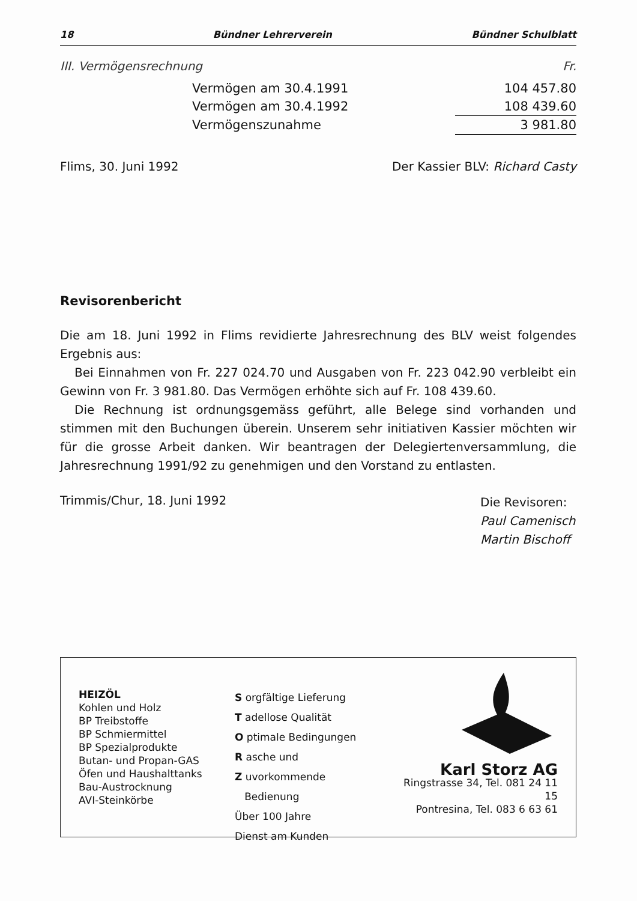18 Bündner Lehrerverein Bündner Schulblatt
III. Vermögensrechnung Fr.
| Vermögen am 30.4.1991 | 104 457.80 |
| Vermögen am 30.4.1992 | 108 439.60 |
| Vermögenszunahme | 3 981.80 |
Flims, 30. Juni 1992 Der Kassier BLV: Richard Casty
Revisorenbericht
Die am 18. Juni 1992 in Flims revidierte Jahresrechnung des BLV weist folgendes Ergebnis aus:
Bei Einnahmen von Fr. 227 024.70 und Ausgaben von Fr. 223 042.90 verbleibt ein Gewinn von Fr. 3 981.80. Das Vermögen erhöhte sich auf Fr. 108 439.60.
Die Rechnung ist ordnungsgemäss geführt, alle Belege sind vorhanden und stimmen mit den Buchungen überein. Unserem sehr initiativen Kassier möchten wir für die grosse Arbeit danken. Wir beantragen der Delegiertenversammlung, die Jahresrechnung 1991/92 zu genehmigen und den Vorstand zu entlasten.
Trimmis/Chur, 18. Juni 1992 Die Revisoren:
Paul Camenisch
Martin Bischoff
HEIZÖL
Kohlen und Holz
BP Treibstoffe
BP Schmiermittel
BP Spezialprodukte
Butan- und Propan-GAS
Öfen und Haushalttanks
Bau-Austrocknung
AVI-Steinkörbe
S orgfältige Lieferung
T adellose Qualität
O ptimale Bedingungen
R asche und
Z uvorkommende
Bedienung
Über 100 Jahre
Dienst am Kunden
Karl Storz AG
Ringstrasse 34, Tel. 081 24 11 15
Pontresina, Tel. 083 6 63 61